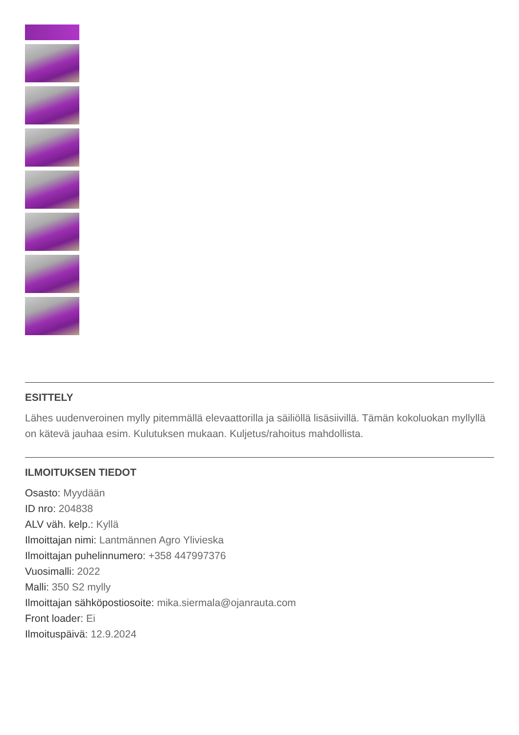ESITTELY
Lähes uudenveroinen mylly pitemmällä elevaattorilla ja säiliöllä lisäsiivillä. Tämän kokoluokan myllyllä on kätevä jauhaa esim. Kulutuksen mukaan. Kuljetus/rahoitus mahdollista.
ILMOITUKSEN TIEDOT
Osasto: Myydään
ID nro: 204838
ALV väh. kelp.: Kyllä
Ilmoittajan nimi: Lantmännen Agro Ylivieska
Ilmoittajan puhelinnumero: +358 447997376
Vuosimalli: 2022
Malli: 350 S2 mylly
Ilmoittajan sähköpostiosoite: mika.siermala@ojanrauta.com
Front loader: Ei
Ilmoituspäivä: 12.9.2024